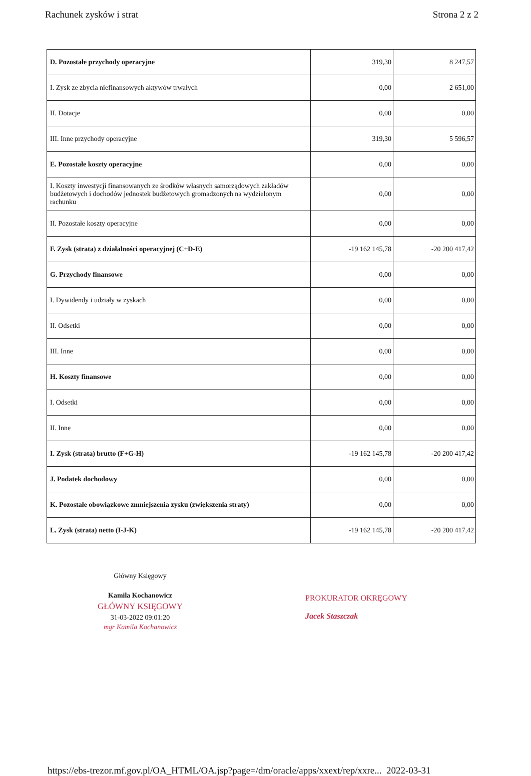Rachunek zysków i strat Strona 2 z 2
| D. Pozostałe przychody operacyjne | 319,30 | 8 247,57 |
| I. Zysk ze zbycia niefinansowych aktywów trwałych | 0,00 | 2 651,00 |
| II. Dotacje | 0,00 | 0,00 |
| III. Inne przychody operacyjne | 319,30 | 5 596,57 |
| E. Pozostałe koszty operacyjne | 0,00 | 0,00 |
| I. Koszty inwestycji finansowanych ze środków własnych samorządowych zakładów budżetowych i dochodów jednostek budżetowych gromadzonych na wydzielonym rachunku | 0,00 | 0,00 |
| II. Pozostałe koszty operacyjne | 0,00 | 0,00 |
| F. Zysk (strata) z działalności operacyjnej (C+D-E) | -19 162 145,78 | -20 200 417,42 |
| G. Przychody finansowe | 0,00 | 0,00 |
| I. Dywidendy i udziały w zyskach | 0,00 | 0,00 |
| II. Odsetki | 0,00 | 0,00 |
| III. Inne | 0,00 | 0,00 |
| H. Koszty finansowe | 0,00 | 0,00 |
| I. Odsetki | 0,00 | 0,00 |
| II. Inne | 0,00 | 0,00 |
| I. Zysk (strata) brutto (F+G-H) | -19 162 145,78 | -20 200 417,42 |
| J. Podatek dochodowy | 0,00 | 0,00 |
| K. Pozostałe obowiązkowe zmniejszenia zysku (zwiększenia straty) | 0,00 | 0,00 |
| L. Zysk (strata) netto (I-J-K) | -19 162 145,78 | -20 200 417,42 |
Główny Księgowy
Kamila Kochanowicz
GŁÓWNY KSIĘGOWY
31-03-2022 09:01:20
mgr Kamila Kochanowicz
PROKURATOR OKRĘGOWY
Jacek Staszczak
https://ebs-trezor.mf.gov.pl/OA_HTML/OA.jsp?page=/dm/oracle/apps/xxext/rep/xxre... 2022-03-31